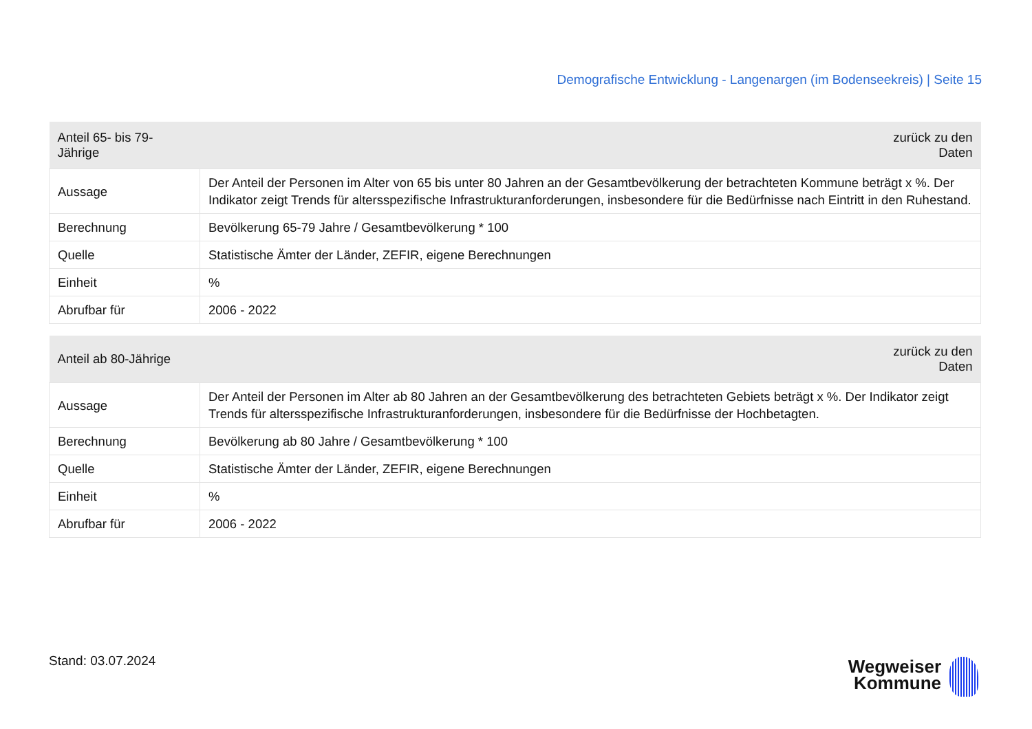Demografische Entwicklung - Langenargen (im Bodenseekreis) | Seite 15
| Anteil 65- bis 79-Jährige | zurück zu den Daten |
| --- | --- |
| Aussage | Der Anteil der Personen im Alter von 65 bis unter 80 Jahren an der Gesamtbevölkerung der betrachteten Kommune beträgt x %. Der Indikator zeigt Trends für altersspezifische Infrastrukturanforderungen, insbesondere für die Bedürfnisse nach Eintritt in den Ruhestand. |
| Berechnung | Bevölkerung 65-79 Jahre / Gesamtbevölkerung * 100 |
| Quelle | Statistische Ämter der Länder, ZEFIR, eigene Berechnungen |
| Einheit | % |
| Abrufbar für | 2006 - 2022 |
| Anteil ab 80-Jährige | zurück zu den Daten |
| --- | --- |
| Aussage | Der Anteil der Personen im Alter ab 80 Jahren an der Gesamtbevölkerung des betrachteten Gebiets beträgt x %. Der Indikator zeigt Trends für altersspezifische Infrastrukturanforderungen, insbesondere für die Bedürfnisse der Hochbetagten. |
| Berechnung | Bevölkerung ab 80 Jahre / Gesamtbevölkerung * 100 |
| Quelle | Statistische Ämter der Länder, ZEFIR, eigene Berechnungen |
| Einheit | % |
| Abrufbar für | 2006 - 2022 |
Stand: 03.07.2024
Wegweiser
Kommune